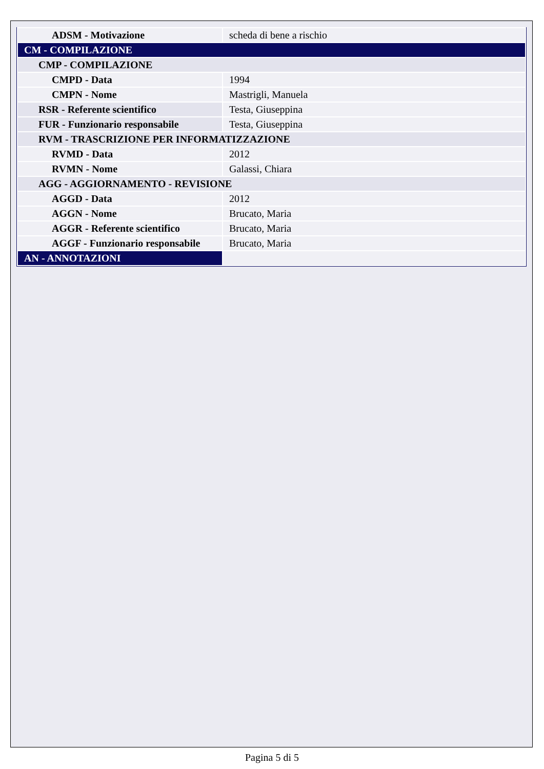| ADSM - Motivazione | scheda di bene a rischio |
| CM - COMPILAZIONE | |
| CMP - COMPILAZIONE | |
| CMPD - Data | 1994 |
| CMPN - Nome | Mastrigli, Manuela |
| RSR - Referente scientifico | Testa, Giuseppina |
| FUR - Funzionario responsabile | Testa, Giuseppina |
| RVM - TRASCRIZIONE PER INFORMATIZZAZIONE | |
| RVMD - Data | 2012 |
| RVMN - Nome | Galassi, Chiara |
| AGG - AGGIORNAMENTO - REVISIONE | |
| AGGD - Data | 2012 |
| AGGN - Nome | Brucato, Maria |
| AGGR - Referente scientifico | Brucato, Maria |
| AGGF - Funzionario responsabile | Brucato, Maria |
| AN - ANNOTAZIONI | |
Pagina 5 di 5